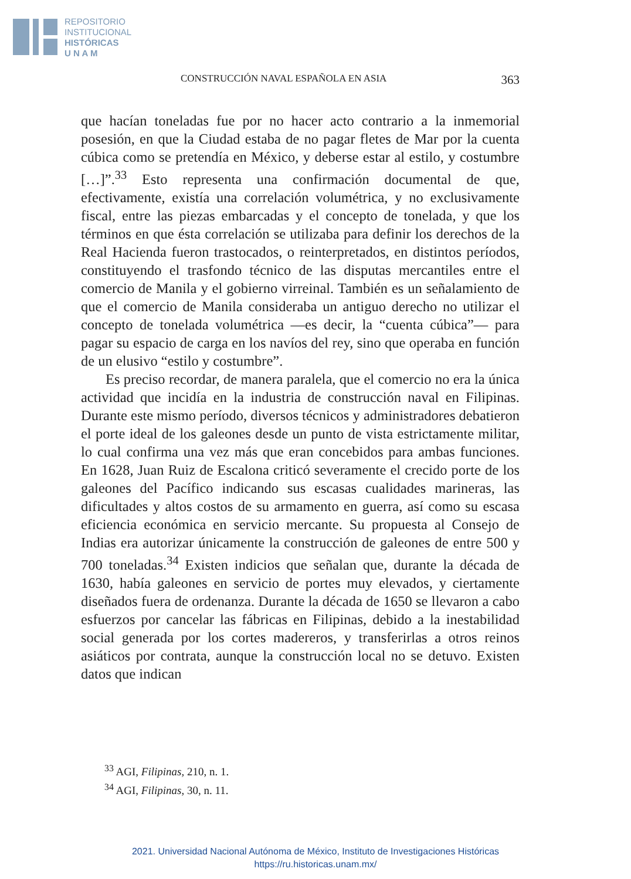REPOSITORIO
INSTITUCIONAL
HISTÓRICAS
U N A M
CONSTRUCCIÓN NAVAL ESPAÑOLA EN ASIA 363
que hacían toneladas fue por no hacer acto contrario a la inmemorial posesión, en que la Ciudad estaba de no pagar fletes de Mar por la cuenta cúbica como se pretendía en México, y deberse estar al estilo, y costumbre […]”.<sup>33</sup> Esto representa una confirmación documental de que, efectivamente, existía una correlación volumétrica, y no exclusivamente fiscal, entre las piezas embarcadas y el concepto de tonelada, y que los términos en que ésta correlación se utilizaba para definir los derechos de la Real Hacienda fueron trastocados, o reinterpretados, en distintos períodos, constituyendo el trasfondo técnico de las disputas mercantiles entre el comercio de Manila y el gobierno virreinal. También es un señalamiento de que el comercio de Manila consideraba un antiguo derecho no utilizar el concepto de tonelada volumétrica —es decir, la “cuenta cúbica”— para pagar su espacio de carga en los navíos del rey, sino que operaba en función de un elusivo “estilo y costumbre”.
Es preciso recordar, de manera paralela, que el comercio no era la única actividad que incidía en la industria de construcción naval en Filipinas. Durante este mismo período, diversos técnicos y administradores debatieron el porte ideal de los galeones desde un punto de vista estrictamente militar, lo cual confirma una vez más que eran concebidos para ambas funciones. En 1628, Juan Ruiz de Escalona criticó severamente el crecido porte de los galeones del Pacífico indicando sus escasas cualidades marineras, las dificultades y altos costos de su armamento en guerra, así como su escasa eficiencia económica en servicio mercante. Su propuesta al Consejo de Indias era autorizar únicamente la construcción de galeones de entre 500 y 700 toneladas.<sup>34</sup> Existen indicios que señalan que, durante la década de 1630, había galeones en servicio de portes muy elevados, y ciertamente diseñados fuera de ordenanza. Durante la década de 1650 se llevaron a cabo esfuerzos por cancelar las fábricas en Filipinas, debido a la inestabilidad social generada por los cortes madereros, y transferirlas a otros reinos asiáticos por contrata, aunque la construcción local no se detuvo. Existen datos que indican
<sup>33</sup> AGI, Filipinas, 210, n. 1.
<sup>34</sup> AGI, Filipinas, 30, n. 11.
2021. Universidad Nacional Autónoma de México, Instituto de Investigaciones Históricas
https://ru.historicas.unam.mx/